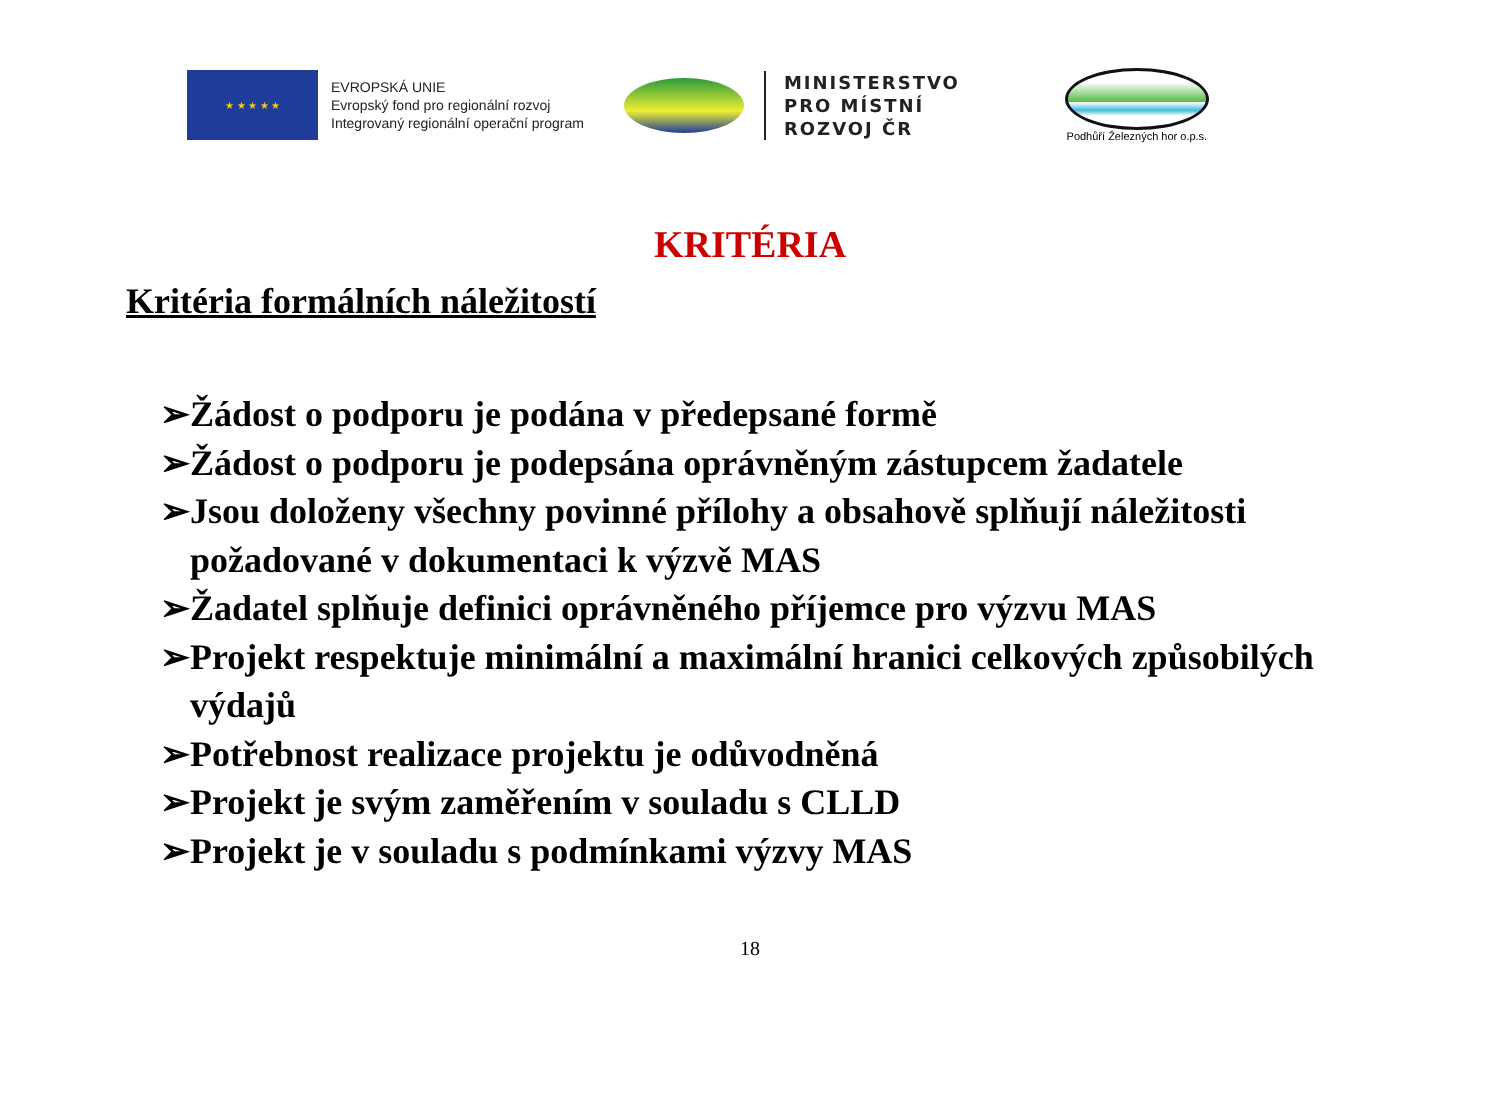★ ★ ★ ★ ★
EVROPSKÁ UNIE
Evropský fond pro regionální rozvoj
Integrovaný regionální operační program
MINISTERSTVO
PRO MÍSTNÍ
ROZVOJ ČR
Podhůří Železných hor o.p.s.
KRITÉRIA
Kritéria formálních náležitostí
➢Žádost o podporu je podána v předepsané formě
➢Žádost o podporu je podepsána oprávněným zástupcem žadatele
➢Jsou doloženy všechny povinné přílohy a obsahově splňují náležitosti požadované v dokumentaci k výzvě MAS
➢Žadatel splňuje definici oprávněného příjemce pro výzvu MAS
➢Projekt respektuje minimální a maximální hranici celkových způsobilých výdajů
➢Potřebnost realizace projektu je odůvodněná
➢Projekt je svým zaměřením v souladu s CLLD
➢Projekt je v souladu s podmínkami výzvy MAS
18